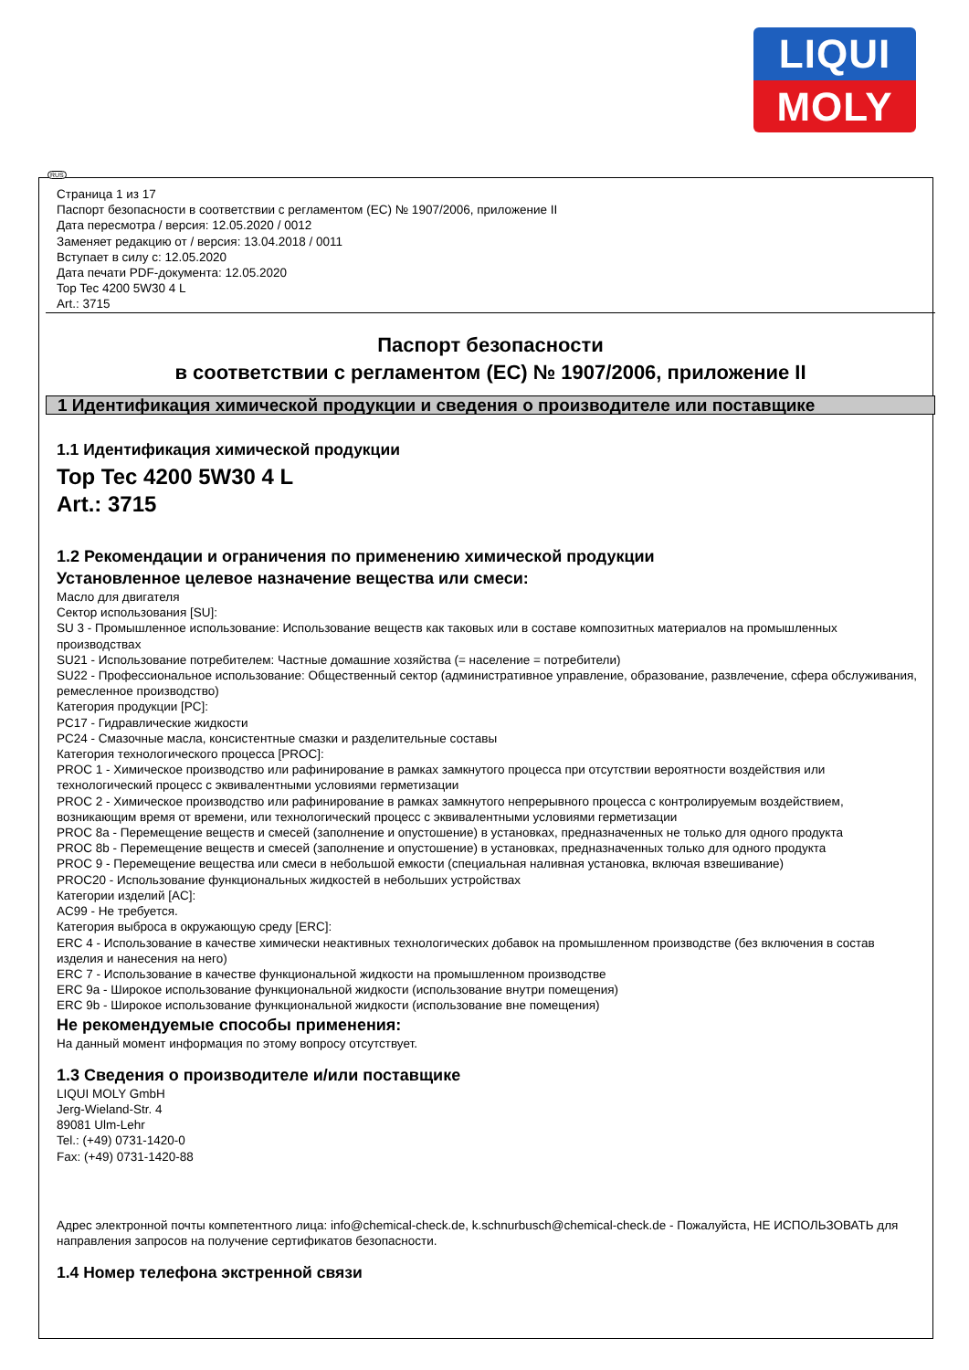LIQUI
MOLY
RUS
Страница 1 из 17
Паспорт безопасности в соответствии с регламентом (ЕС) № 1907/2006, приложение II
Дата пересмотра / версия: 12.05.2020 / 0012
Заменяет редакцию от / версия: 13.04.2018 / 0011
Вступает в силу с: 12.05.2020
Дата печати PDF-документа: 12.05.2020
Top Tec 4200 5W30 4 L
Art.: 3715
Паспорт безопасности
в соответствии с регламентом (ЕС) № 1907/2006, приложение II
1 Идентификация химической продукции и сведения о производителе или поставщике
1.1 Идентификация химической продукции
Top Tec 4200 5W30 4 L
Art.: 3715
1.2 Рекомендации и ограничения по применению химической продукции
Установленное целевое назначение вещества или смеси:
Масло для двигателя
Сектор использования [SU]:
SU 3 - Промышленное использование: Использование веществ как таковых или в составе композитных материалов на промышленных производствах
SU21 - Использование потребителем: Частные домашние хозяйства (= население = потребители)
SU22 - Профессиональное использование: Общественный сектор (административное управление, образование, развлечение, сфера обслуживания, ремесленное производство)
Категория продукции [PC]:
PC17 - Гидравлические жидкости
PC24 - Смазочные масла, консистентные смазки и разделительные составы
Категория технологического процесса [PROC]:
PROC 1 - Химическое производство или рафинирование в рамках замкнутого процесса при отсутствии вероятности воздействия или технологический процесс с эквивалентными условиями герметизации
PROC 2 - Химическое производство или рафинирование в рамках замкнутого непрерывного процесса с контролируемым воздействием, возникающим время от времени, или технологический процесс с эквивалентными условиями герметизации
PROC 8a - Перемещение веществ и смесей (заполнение и опустошение) в установках, предназначенных не только для одного продукта
PROC 8b - Перемещение веществ и смесей (заполнение и опустошение) в установках, предназначенных только для одного продукта
PROC 9 - Перемещение вещества или смеси в небольшой емкости (специальная наливная установка, включая взвешивание)
PROC20 - Использование функциональных жидкостей в небольших устройствах
Категории изделий [AC]:
AC99 - Не требуется.
Категория выброса в окружающую среду [ERC]:
ERC 4 - Использование в качестве химически неактивных технологических добавок на промышленном производстве (без включения в состав изделия и нанесения на него)
ERC 7 - Использование в качестве функциональной жидкости на промышленном производстве
ERC 9a - Широкое использование функциональной жидкости (использование внутри помещения)
ERC 9b - Широкое использование функциональной жидкости (использование вне помещения)
Не рекомендуемые способы применения:
На данный момент информация по этому вопросу отсутствует.
1.3 Сведения о производителе и/или поставщике
LIQUI MOLY GmbH
Jerg-Wieland-Str. 4
89081 Ulm-Lehr
Tel.: (+49) 0731-1420-0
Fax: (+49) 0731-1420-88
Адрес электронной почты компетентного лица: info@chemical-check.de, k.schnurbusch@chemical-check.de - Пожалуйста, НЕ ИСПОЛЬЗОВАТЬ для направления запросов на получение сертификатов безопасности.
1.4 Номер телефона экстренной связи